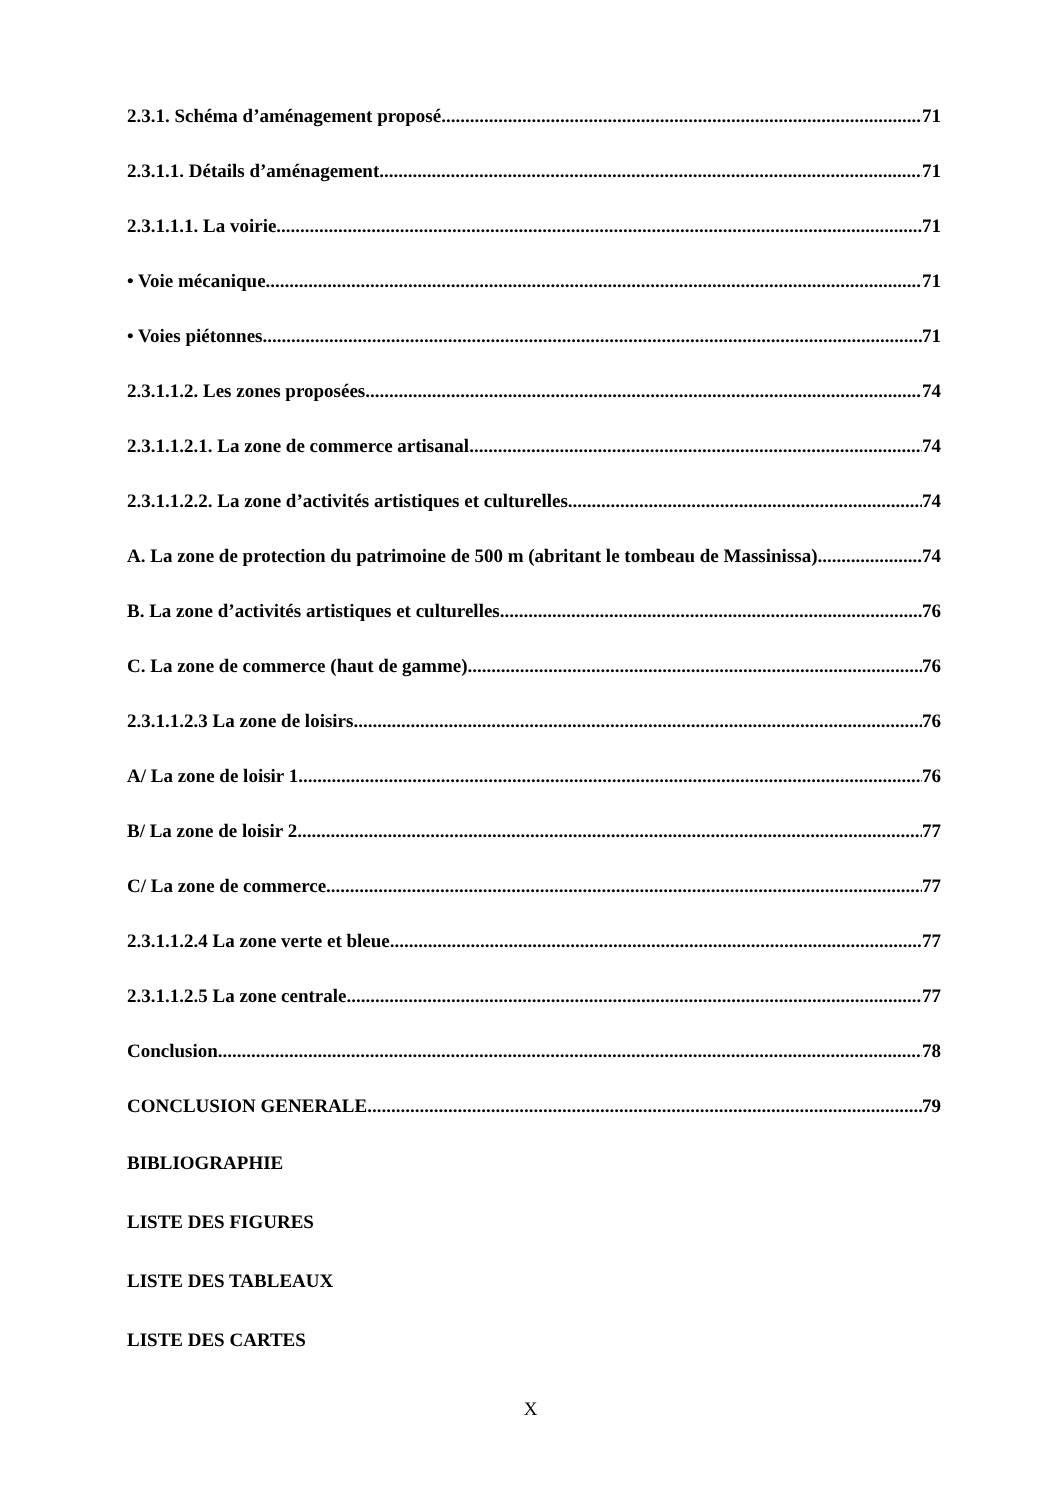2.3.1. Schéma d’aménagement proposé 71
2.3.1.1. Détails d’aménagement 71
2.3.1.1.1. La voirie 71
• Voie mécanique 71
• Voies piétonnes 71
2.3.1.1.2. Les zones proposées 74
2.3.1.1.2.1. La zone de commerce artisanal 74
2.3.1.1.2.2. La zone d’activités artistiques et culturelles 74
A. La zone de protection du patrimoine de 500 m (abritant le tombeau de Massinissa) 74
B. La zone d’activités artistiques et culturelles 76
C. La zone de commerce (haut de gamme) 76
2.3.1.1.2.3 La zone de loisirs 76
A/ La zone de loisir 1 76
B/ La zone de loisir 2 77
C/ La zone de commerce 77
2.3.1.1.2.4 La zone verte et bleue 77
2.3.1.1.2.5 La zone centrale 77
Conclusion 78
CONCLUSION GENERALE 79
BIBLIOGRAPHIE
LISTE DES FIGURES
LISTE DES TABLEAUX
LISTE DES CARTES
X